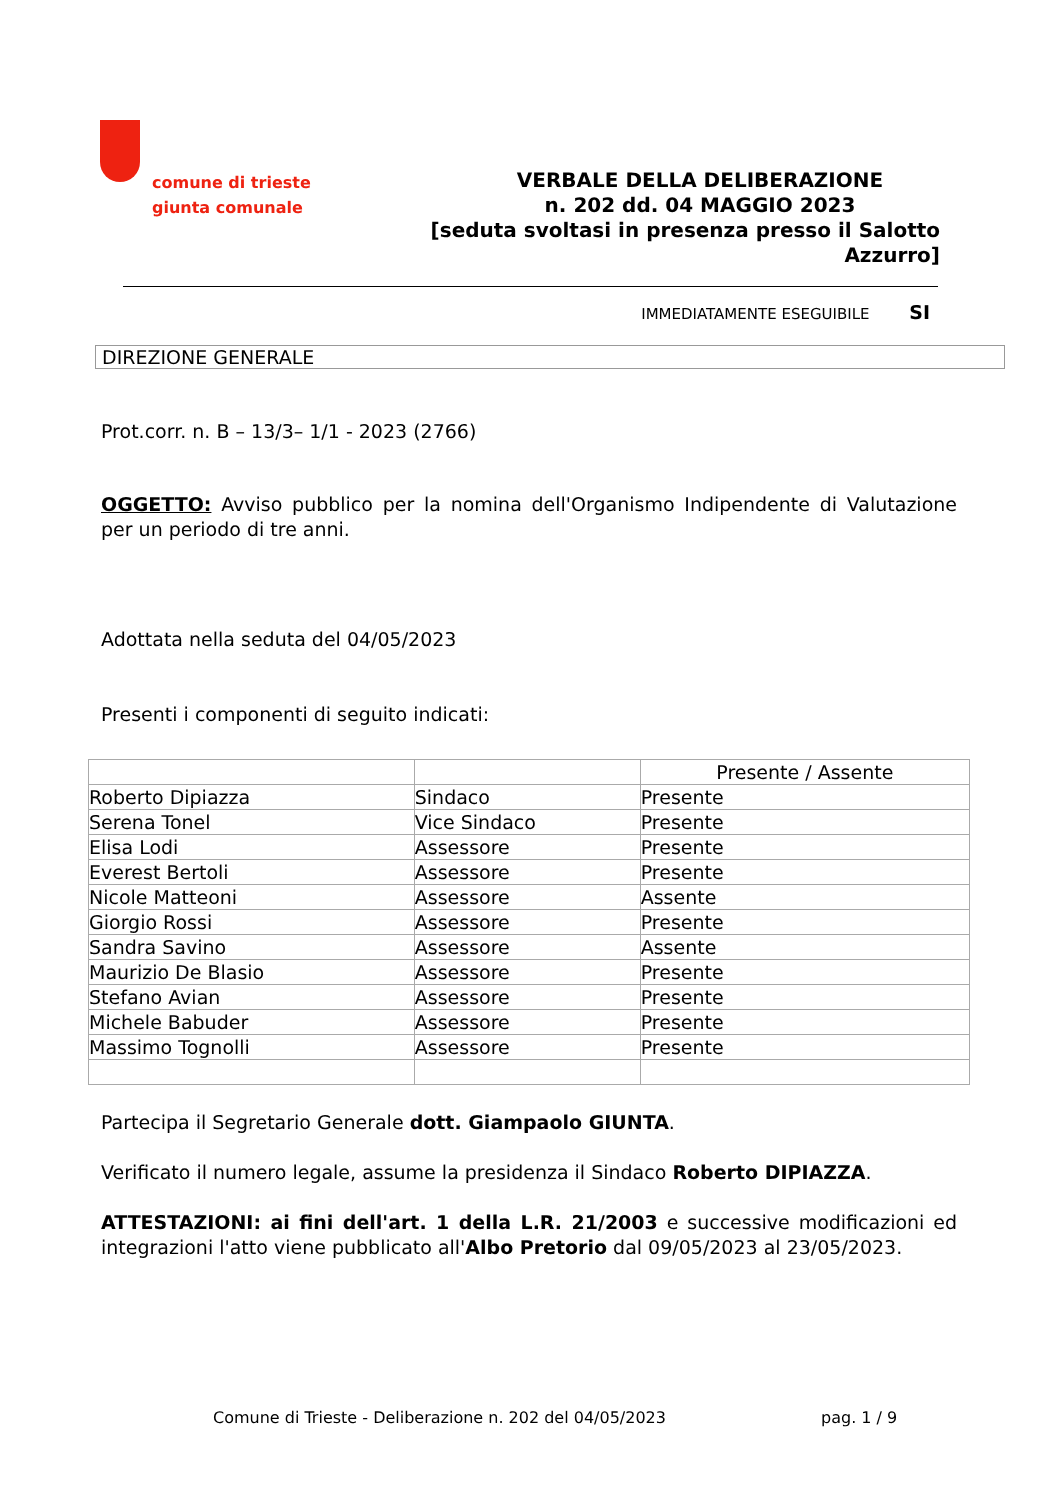comune di trieste
giunta comunale
VERBALE DELLA DELIBERAZIONE
n. 202 dd. 04 MAGGIO 2023
[seduta svoltasi in presenza presso il Salotto Azzurro]
IMMEDIATAMENTE ESEGUIBILE SI
DIREZIONE GENERALE
Prot.corr. n. B – 13/3– 1/1 - 2023 (2766)
OGGETTO: Avviso pubblico per la nomina dell'Organismo Indipendente di Valutazione per un periodo di tre anni.
Adottata nella seduta del 04/05/2023
Presenti i componenti di seguito indicati:
| | | Presente / Assente |
| --- | --- | --- |
| Roberto Dipiazza | Sindaco | Presente |
| Serena Tonel | Vice Sindaco | Presente |
| Elisa Lodi | Assessore | Presente |
| Everest Bertoli | Assessore | Presente |
| Nicole Matteoni | Assessore | Assente |
| Giorgio Rossi | Assessore | Presente |
| Sandra Savino | Assessore | Assente |
| Maurizio De Blasio | Assessore | Presente |
| Stefano Avian | Assessore | Presente |
| Michele Babuder | Assessore | Presente |
| Massimo Tognolli | Assessore | Presente |
Partecipa il Segretario Generale dott. Giampaolo GIUNTA.
Verificato il numero legale, assume la presidenza il Sindaco Roberto DIPIAZZA.
ATTESTAZIONI: ai fini dell'art. 1 della L.R. 21/2003 e successive modificazioni ed integrazioni l'atto viene pubblicato all'Albo Pretorio dal 09/05/2023 al 23/05/2023.
Comune di Trieste - Deliberazione n. 202 del 04/05/2023 pag. 1 / 9